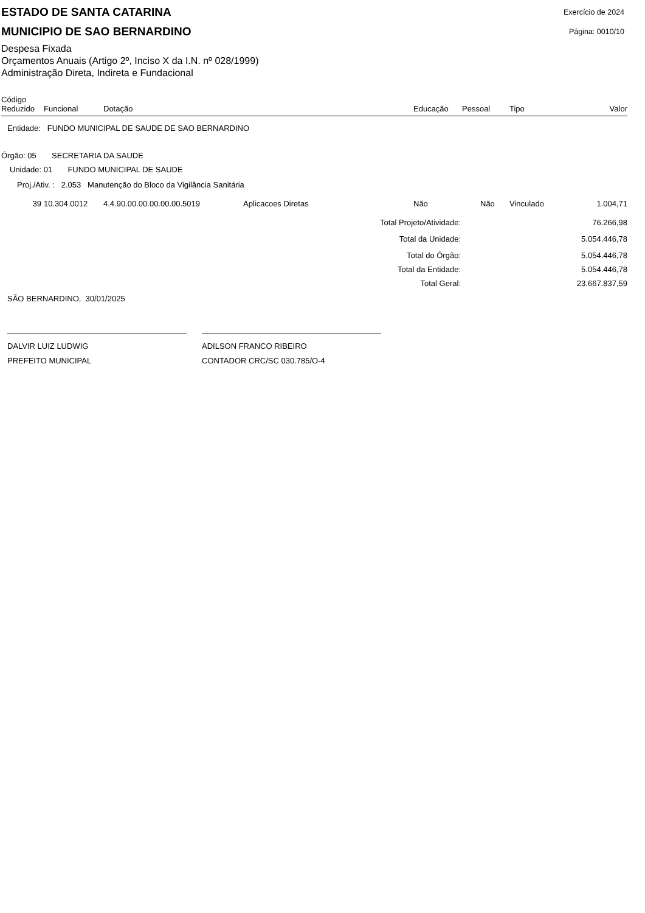ESTADO DE SANTA CATARINA
MUNICIPIO DE SAO BERNARDINO
Exercício de 2024
Página: 0010/10
Despesa Fixada
Orçamentos Anuais (Artigo 2º, Inciso X da I.N. nº 028/1999)
Administração Direta, Indireta e Fundacional
| Código Reduzido | Funcional | Dotação | | Educação | Pessoal | Tipo | Valor |
| --- | --- | --- | --- | --- | --- | --- | --- |
| Entidade: FUNDO MUNICIPAL DE SAUDE DE SAO BERNARDINO | | | | | | | |
| Órgão: 05 SECRETARIA DA SAUDE | | | | | | | |
| Unidade: 01 FUNDO MUNICIPAL DE SAUDE | | | | | | | |
| Proj./Ativ. : 2.053 Manutenção do Bloco da Vigilância Sanitária | | | | | | | |
| 39 | 10.304.0012 | 4.4.90.00.00.00.00.00.5019 | Aplicacoes Diretas | Não | Não | Vinculado | 1.004,71 |
| Total Projeto/Atividade: | | | | | | | 76.266,98 |
| Total da Unidade: | | | | | | | 5.054.446,78 |
| Total do Órgão: | | | | | | | 5.054.446,78 |
| Total da Entidade: | | | | | | | 5.054.446,78 |
| Total Geral: | | | | | | | 23.667.837,59 |
SÃO BERNARDINO, 30/01/2025
DALVIR LUIZ LUDWIG
PREFEITO MUNICIPAL
ADILSON FRANCO RIBEIRO
CONTADOR CRC/SC 030.785/O-4